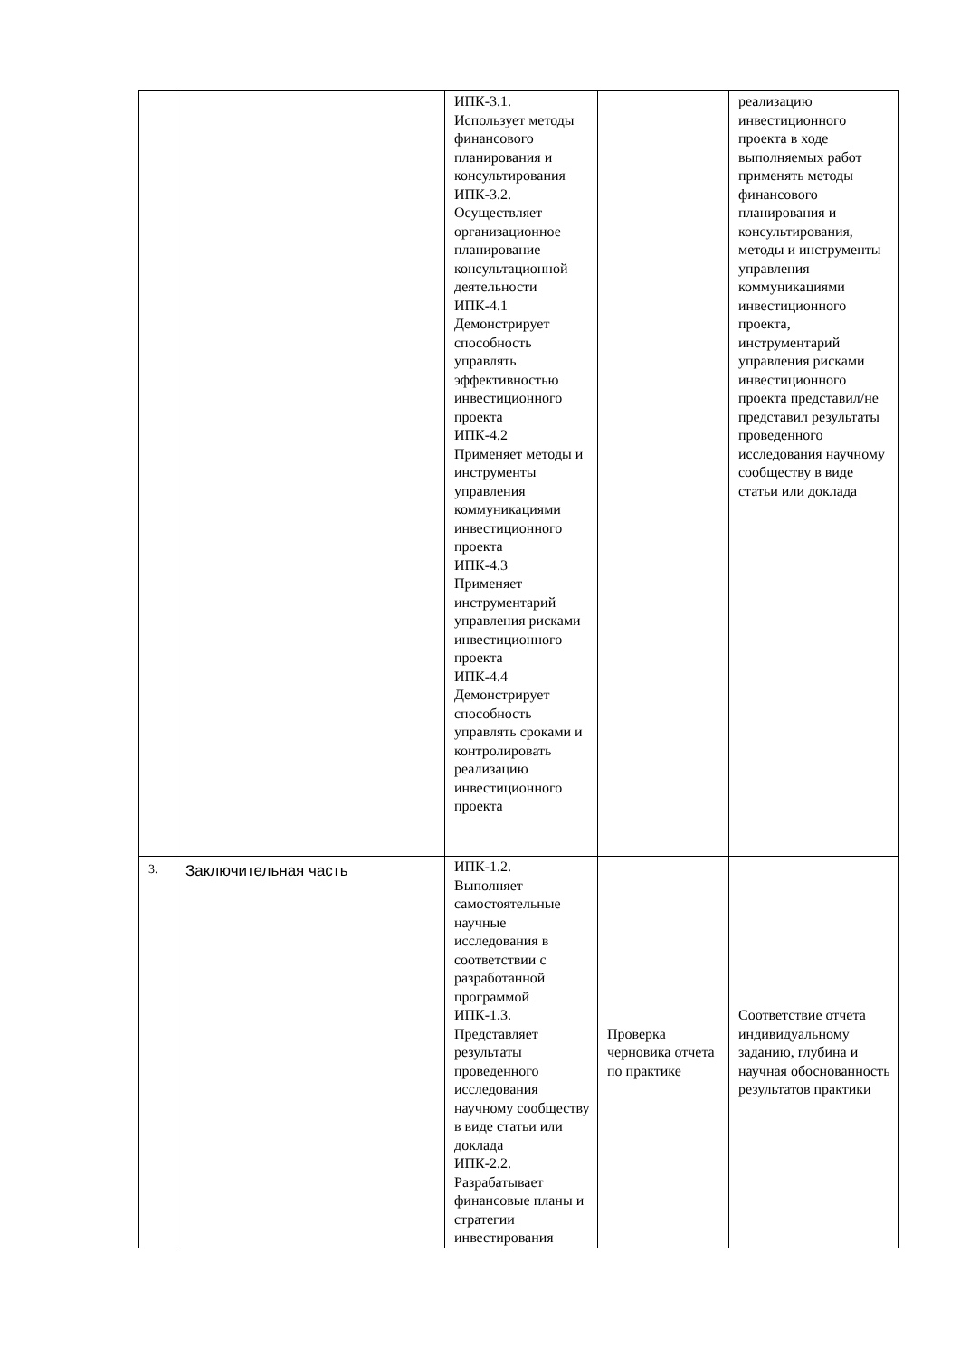| | | ИПК-3.1. Использует методы финансового планирования и консультирования ИПК-3.2. Осуществляет организационное планирование консультационной деятельности ИПК-4.1 Демонстрирует способность управлять эффективностью инвестиционного проекта ИПК-4.2 Применяет методы и инструменты управления коммуникациями инвестиционного проекта ИПК-4.3 Применяет инструментарий управления рисками инвестиционного проекта ИПК-4.4 Демонстрирует способность управлять сроками и контролировать реализацию инвестиционного проекта | | реализацию инвестиционного проекта в ходе выполняемых работ применять методы финансового планирования и консультирования, методы и инструменты управления коммуникациями инвестиционного проекта, инструментарий управления рисками инвестиционного проекта представил/не представил результаты проведенного исследования научному сообществу в виде статьи или доклада |
| 3. | Заключительная часть | ИПК-1.2. Выполняет самостоятельные научные исследования в соответствии с разработанной программой ИПК-1.3. Представляет результаты проведенного исследования научному сообществу в виде статьи или доклада ИПК-2.2. Разрабатывает финансовые планы и стратегии инвестирования | Проверка черновика отчета по практике | Соответствие отчета индивидуальному заданию, глубина и научная обоснованность результатов практики |